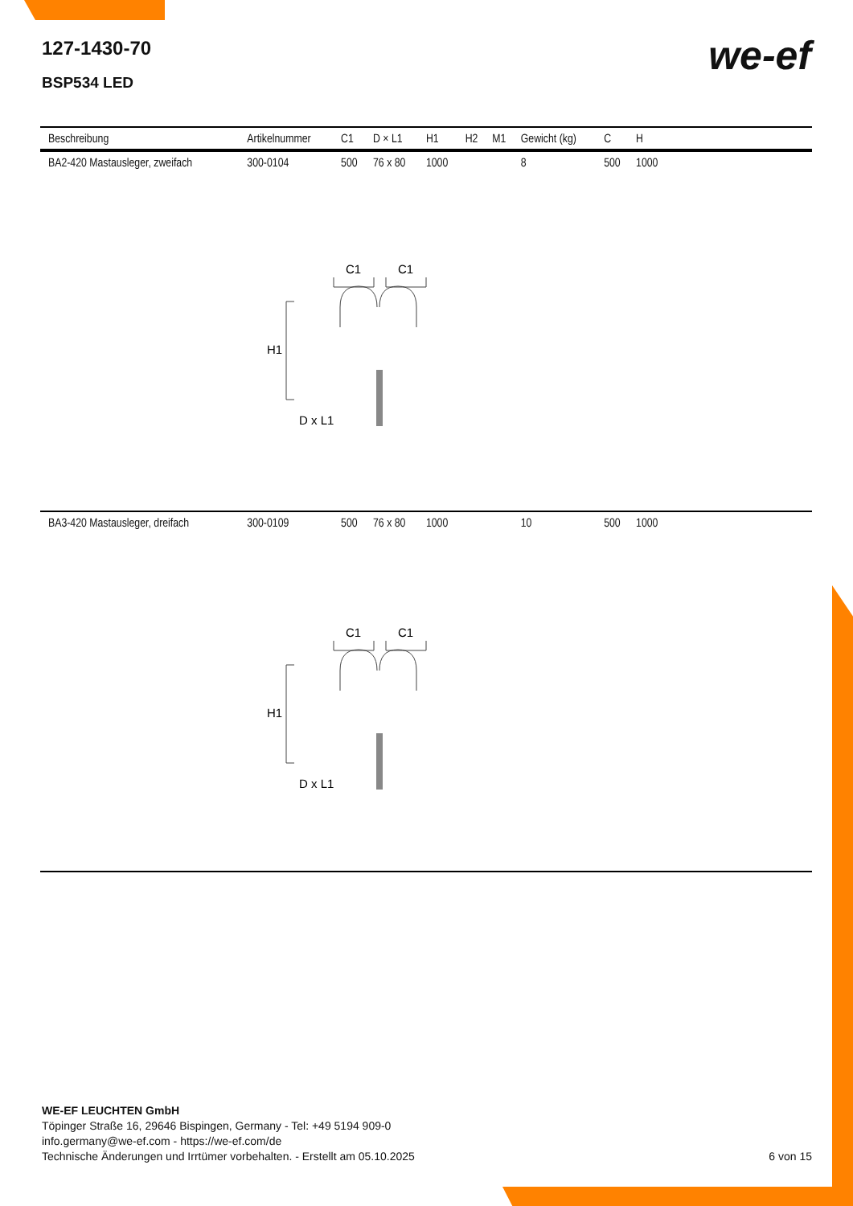127-1430-70
BSP534 LED
we-ef
| Beschreibung | Artikelnummer | C1 | D × L1 | H1 | H2 | M1 | Gewicht (kg) | C | H | |
| --- | --- | --- | --- | --- | --- | --- | --- | --- | --- | --- |
| BA2-420 Mastausleger, zweifach | 300-0104 | 500 | 76 x 80 | 1000 | | | 8 | 500 | 1000 | |
| BA3-420 Mastausleger, dreifach | 300-0109 | 500 | 76 x 80 | 1000 | | | 10 | 500 | 1000 | |
C1
C1
H1
D x L1
C1
C1
H1
D x L1
WE-EF LEUCHTEN GmbH
Töpinger Straße 16, 29646 Bispingen, Germany - Tel: +49 5194 909-0
info.germany@we-ef.com - https://we-ef.com/de
Technische Änderungen und Irrtümer vorbehalten. - Erstellt am 05.10.2025 6 von 15